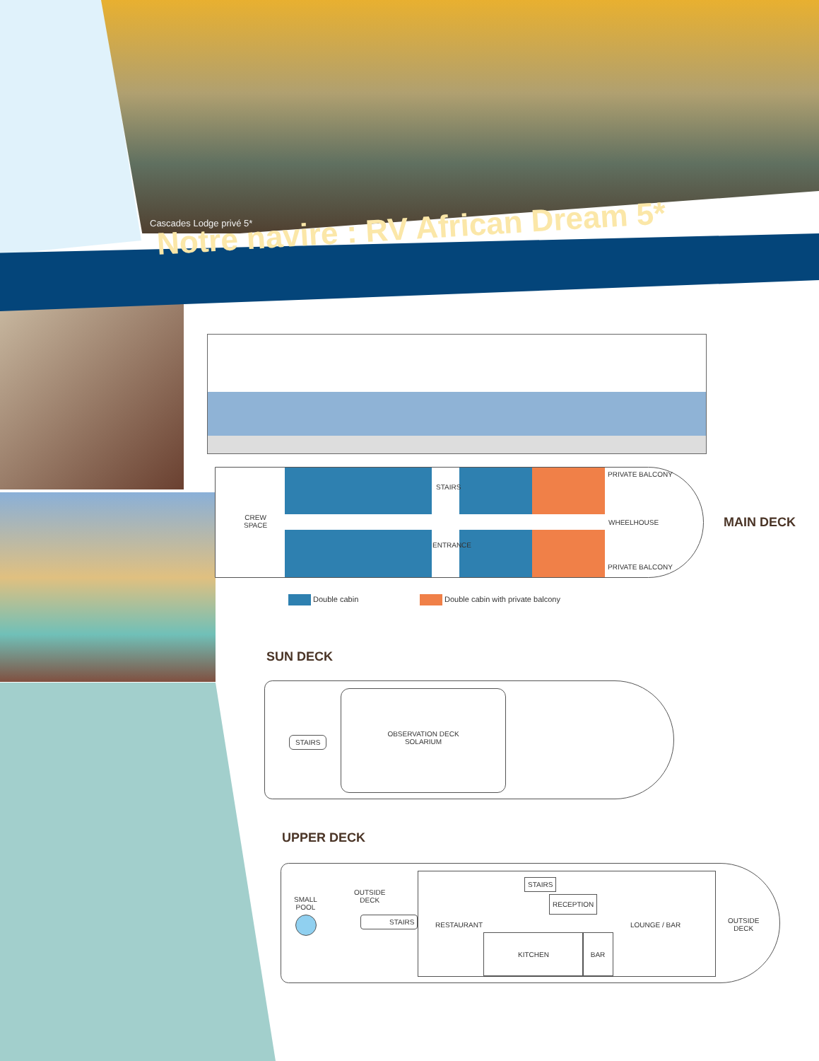Cascades Lodge privé 5*
Notre navire : RV African Dream 5*
CREW
SPACE
STAIRS
ENTRANCE
PRIVATE BALCONY
WHEELHOUSE
PRIVATE BALCONY
MAIN DECK
Double cabin
Double cabin with private balcony
SUN DECK
STAIRS
OBSERVATION DECK
SOLARIUM
UPPER DECK
SMALL
POOL
OUTSIDE
DECK
STAIRS
STAIRS
RECEPTION
RESTAURANT LOUNGE / BAR
KITCHEN BAR
OUTSIDE
DECK